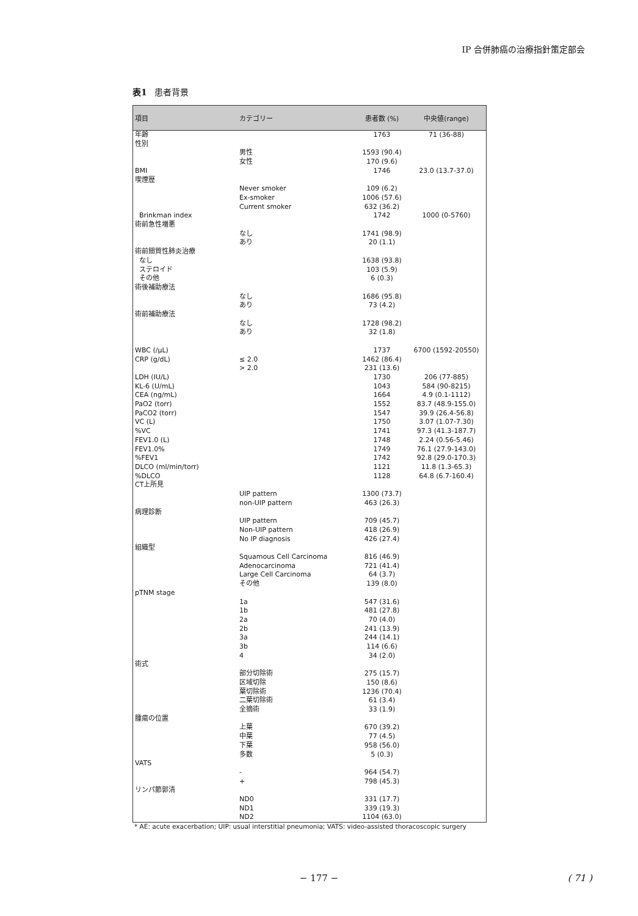IP 合併肺癌の治療指針策定部会
表1 患者背景
| 項目 | カテゴリー | 患者数 (%) | 中央値(range) |
| --- | --- | --- | --- |
| 年齢 | | 1763 | 71 (36-88) |
| 性別 | | | |
| | 男性 | 1593 (90.4) | |
| | 女性 | 170 (9.6) | |
| BMI | | 1746 | 23.0 (13.7-37.0) |
| 喫煙歴 | | | |
| | Never smoker | 109 (6.2) | |
| | Ex-smoker | 1006 (57.6) | |
| | Current smoker | 632 (36.2) | |
| Brinkman index | | 1742 | 1000 (0-5760) |
| 術前急性増悪 | | | |
| | なし | 1741 (98.9) | |
| | あり | 20 (1.1) | |
| 術前間質性肺炎治療 | | | |
| なし | | 1638 (93.8) | |
| ステロイド | | 103 (5.9) | |
| その他 | | 6 (0.3) | |
| 術後補助療法 | | | |
| | なし | 1686 (95.8) | |
| | あり | 73 (4.2) | |
| 術前補助療法 | | | |
| | なし | 1728 (98.2) | |
| | あり | 32 (1.8) | |
| WBC (/μL) | | 1737 | 6700 (1592-20550) |
| CRP (g/dL) | ≤ 2.0 | 1462 (86.4) | |
| | > 2.0 | 231 (13.6) | |
| LDH (IU/L) | | 1730 | 206 (77-885) |
| KL-6 (U/mL) | | 1043 | 584 (90-8215) |
| CEA (ng/mL) | | 1664 | 4.9 (0.1-1112) |
| PaO2 (torr) | | 1552 | 83.7 (48.9-155.0) |
| PaCO2 (torr) | | 1547 | 39.9 (26.4-56.8) |
| VC (L) | | 1750 | 3.07 (1.07-7.30) |
| %VC | | 1741 | 97.3 (41.3-187.7) |
| FEV1.0 (L) | | 1748 | 2.24 (0.56-5.46) |
| FEV1.0% | | 1749 | 76.1 (27.9-143.0) |
| %FEV1 | | 1742 | 92.8 (29.0-170.3) |
| DLCO (ml/min/torr) | | 1121 | 11.8 (1.3-65.3) |
| %DLCO | | 1128 | 64.8 (6.7-160.4) |
| CT上所見 | | | |
| | UIP pattern | 1300 (73.7) | |
| | non-UIP pattern | 463 (26.3) | |
| 病理診断 | | | |
| | UIP pattern | 709 (45.7) | |
| | Non-UIP pattern | 418 (26.9) | |
| | No IP diagnosis | 426 (27.4) | |
| 組織型 | | | |
| | Squamous Cell Carcinoma | 816 (46.9) | |
| | Adenocarcinoma | 721 (41.4) | |
| | Large Cell Carcinoma | 64 (3.7) | |
| | その他 | 139 (8.0) | |
| pTNM stage | | | |
| | 1a | 547 (31.6) | |
| | 1b | 481 (27.8) | |
| | 2a | 70 (4.0) | |
| | 2b | 241 (13.9) | |
| | 3a | 244 (14.1) | |
| | 3b | 114 (6.6) | |
| | 4 | 34 (2.0) | |
| 術式 | | | |
| | 部分切除術 | 275 (15.7) | |
| | 区域切除 | 150 (8.6) | |
| | 葉切除術 | 1236 (70.4) | |
| | 二葉切除術 | 61 (3.4) | |
| | 全摘術 | 33 (1.9) | |
| 腫瘍の位置 | | | |
| | 上葉 | 670 (39.2) | |
| | 中葉 | 77 (4.5) | |
| | 下葉 | 958 (56.0) | |
| | 多数 | 5 (0.3) | |
| VATS | | | |
| | - | 964 (54.7) | |
| | + | 798 (45.3) | |
| リンパ節郭清 | | | |
| | ND0 | 331 (17.7) | |
| | ND1 | 339 (19.3) | |
| | ND2 | 1104 (63.0) | |
* AE: acute exacerbation; UIP: usual interstitial pneumonia; VATS: video-assisted thoracoscopic surgery
− 177 −
( 71 )